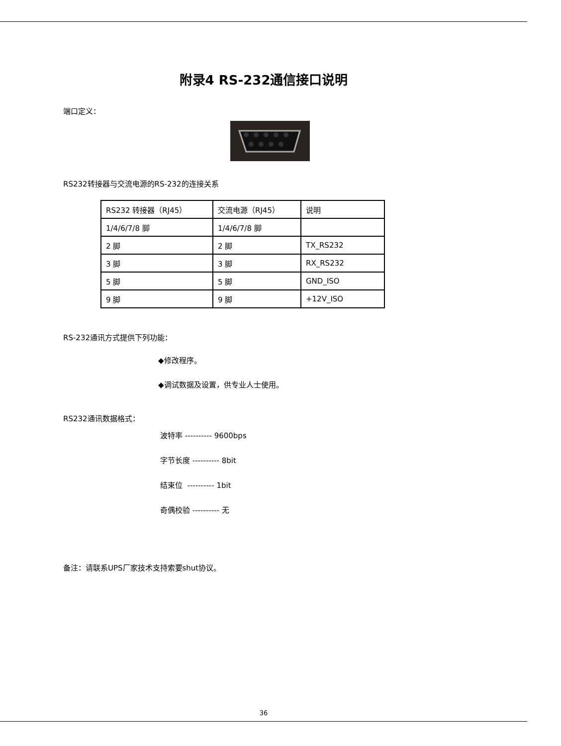附录4 RS-232通信接口说明
端口定义：
RS232转接器与交流电源的RS-232的连接关系
| RS232 转接器（RJ45） | 交流电源（RJ45） | 说明 |
| 1/4/6/7/8 脚 | 1/4/6/7/8 脚 | |
| 2 脚 | 2 脚 | TX_RS232 |
| 3 脚 | 3 脚 | RX_RS232 |
| 5 脚 | 5 脚 | GND_ISO |
| 9 脚 | 9 脚 | +12V_ISO |
RS-232通讯方式提供下列功能：
◆修改程序。
◆调试数据及设置，供专业人士使用。
RS232通讯数据格式：
波特率 ---------- 9600bps
字节长度 ---------- 8bit
结束位 ---------- 1bit
奇偶校验 ---------- 无
备注：请联系UPS厂家技术支持索要shut协议。
36